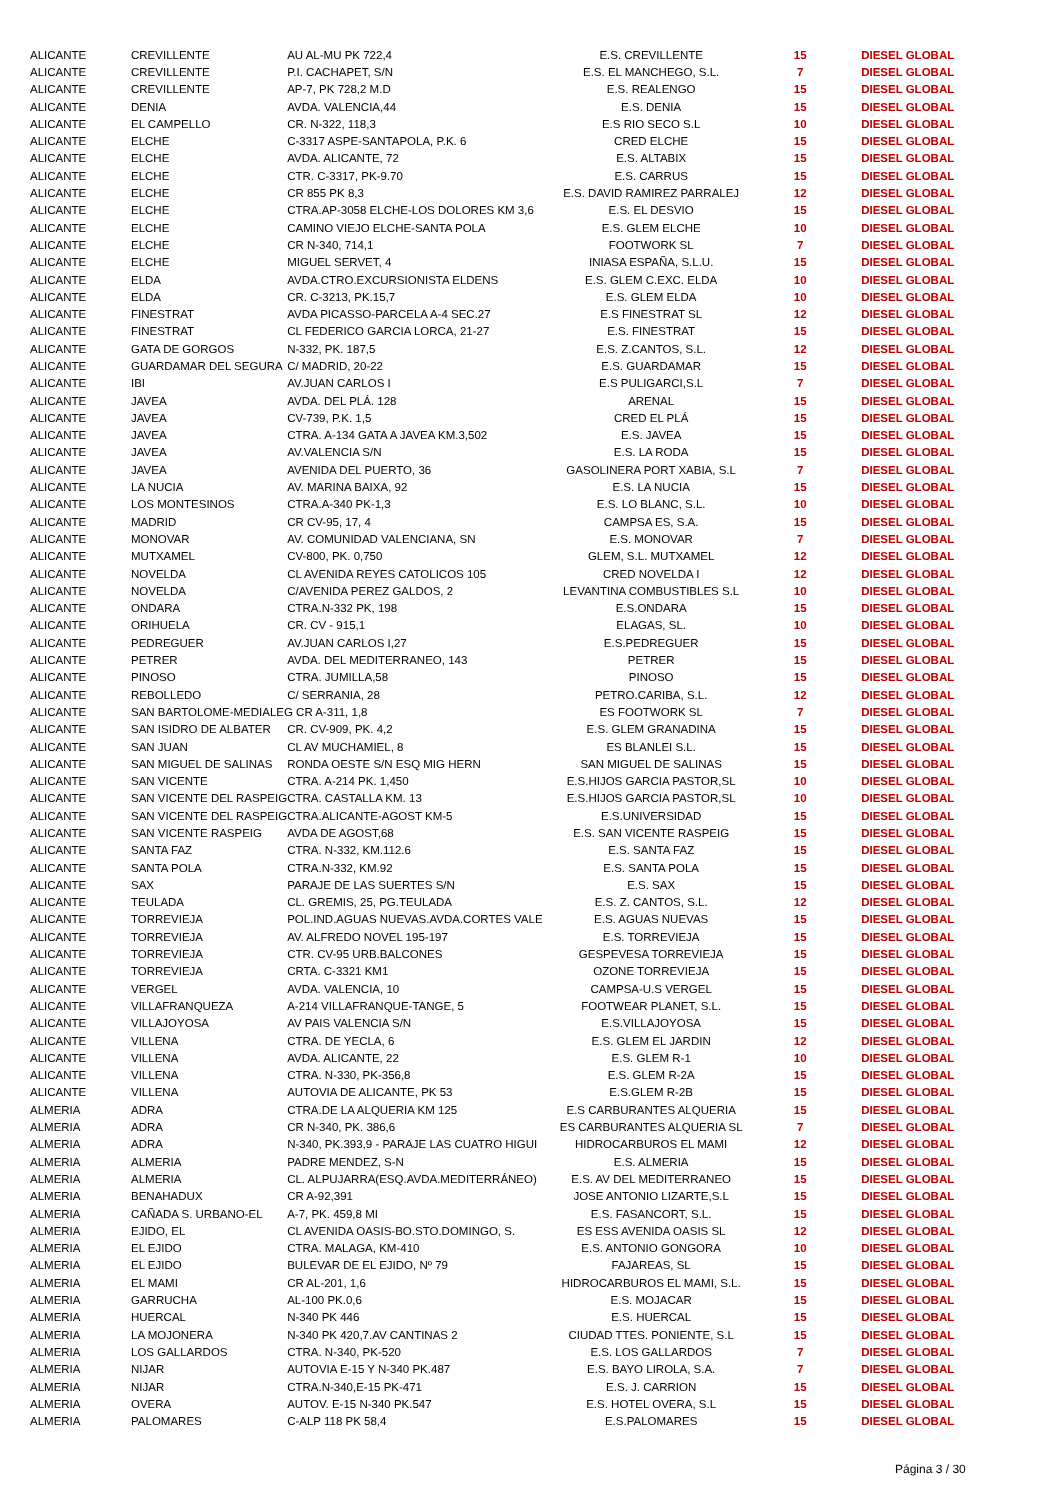| ALICANTE | CREVILLENTE | AU AL-MU PK 722,4 | E.S. CREVILLENTE | 15 | DIESEL GLOBAL |
| ALICANTE | CREVILLENTE | P.I. CACHAPET, S/N | E.S. EL MANCHEGO, S.L. | 7 | DIESEL GLOBAL |
| ALICANTE | CREVILLENTE | AP-7, PK 728,2 M.D | E.S. REALENGO | 15 | DIESEL GLOBAL |
| ALICANTE | DENIA | AVDA. VALENCIA,44 | E.S. DENIA | 15 | DIESEL GLOBAL |
| ALICANTE | EL CAMPELLO | CR. N-322, 118,3 | E.S RIO SECO S.L | 10 | DIESEL GLOBAL |
| ALICANTE | ELCHE | C-3317 ASPE-SANTAPOLA, P.K. 6 | CRED ELCHE | 15 | DIESEL GLOBAL |
| ALICANTE | ELCHE | AVDA. ALICANTE, 72 | E.S. ALTABIX | 15 | DIESEL GLOBAL |
| ALICANTE | ELCHE | CTR. C-3317, PK-9.70 | E.S. CARRUS | 15 | DIESEL GLOBAL |
| ALICANTE | ELCHE | CR 855 PK 8,3 | E.S. DAVID RAMIREZ PARRALEJ | 12 | DIESEL GLOBAL |
| ALICANTE | ELCHE | CTRA.AP-3058 ELCHE-LOS DOLORES KM 3,6 | E.S. EL DESVIO | 15 | DIESEL GLOBAL |
| ALICANTE | ELCHE | CAMINO VIEJO ELCHE-SANTA POLA | E.S. GLEM ELCHE | 10 | DIESEL GLOBAL |
| ALICANTE | ELCHE | CR N-340, 714,1 | FOOTWORK SL | 7 | DIESEL GLOBAL |
| ALICANTE | ELCHE | MIGUEL SERVET, 4 | INIASA ESPAÑA, S.L.U. | 15 | DIESEL GLOBAL |
| ALICANTE | ELDA | AVDA.CTRO.EXCURSIONISTA ELDENS | E.S. GLEM C.EXC. ELDA | 10 | DIESEL GLOBAL |
| ALICANTE | ELDA | CR. C-3213, PK.15,7 | E.S. GLEM ELDA | 10 | DIESEL GLOBAL |
| ALICANTE | FINESTRAT | AVDA PICASSO-PARCELA A-4 SEC.27 | E.S FINESTRAT SL | 12 | DIESEL GLOBAL |
| ALICANTE | FINESTRAT | CL FEDERICO GARCIA LORCA, 21-27 | E.S. FINESTRAT | 15 | DIESEL GLOBAL |
| ALICANTE | GATA DE GORGOS | N-332, PK. 187,5 | E.S. Z.CANTOS, S.L. | 12 | DIESEL GLOBAL |
| ALICANTE | GUARDAMAR DEL SEGURA | C/ MADRID, 20-22 | E.S. GUARDAMAR | 15 | DIESEL GLOBAL |
| ALICANTE | IBI | AV.JUAN CARLOS I | E.S PULIGARCI,S.L | 7 | DIESEL GLOBAL |
| ALICANTE | JAVEA | AVDA. DEL PLÁ. 128 | ARENAL | 15 | DIESEL GLOBAL |
| ALICANTE | JAVEA | CV-739, P.K. 1,5 | CRED EL PLÁ | 15 | DIESEL GLOBAL |
| ALICANTE | JAVEA | CTRA. A-134 GATA A JAVEA KM.3,502 | E.S. JAVEA | 15 | DIESEL GLOBAL |
| ALICANTE | JAVEA | AV.VALENCIA S/N | E.S. LA RODA | 15 | DIESEL GLOBAL |
| ALICANTE | JAVEA | AVENIDA DEL PUERTO, 36 | GASOLINERA PORT XABIA, S.L | 7 | DIESEL GLOBAL |
| ALICANTE | LA NUCIA | AV. MARINA BAIXA, 92 | E.S. LA NUCIA | 15 | DIESEL GLOBAL |
| ALICANTE | LOS MONTESINOS | CTRA.A-340 PK-1,3 | E.S. LO BLANC, S.L. | 10 | DIESEL GLOBAL |
| ALICANTE | MADRID | CR CV-95, 17, 4 | CAMPSA ES, S.A. | 15 | DIESEL GLOBAL |
| ALICANTE | MONOVAR | AV. COMUNIDAD VALENCIANA, SN | E.S. MONOVAR | 7 | DIESEL GLOBAL |
| ALICANTE | MUTXAMEL | CV-800, PK. 0,750 | GLEM, S.L. MUTXAMEL | 12 | DIESEL GLOBAL |
| ALICANTE | NOVELDA | CL AVENIDA REYES CATOLICOS 105 | CRED NOVELDA I | 12 | DIESEL GLOBAL |
| ALICANTE | NOVELDA | C/AVENIDA PEREZ GALDOS, 2 | LEVANTINA COMBUSTIBLES S.L | 10 | DIESEL GLOBAL |
| ALICANTE | ONDARA | CTRA.N-332 PK, 198 | E.S.ONDARA | 15 | DIESEL GLOBAL |
| ALICANTE | ORIHUELA | CR. CV - 915,1 | ELAGAS, SL. | 10 | DIESEL GLOBAL |
| ALICANTE | PEDREGUER | AV.JUAN CARLOS I,27 | E.S.PEDREGUER | 15 | DIESEL GLOBAL |
| ALICANTE | PETRER | AVDA. DEL MEDITERRANEO, 143 | PETRER | 15 | DIESEL GLOBAL |
| ALICANTE | PINOSO | CTRA. JUMILLA,58 | PINOSO | 15 | DIESEL GLOBAL |
| ALICANTE | REBOLLEDO | C/ SERRANIA, 28 | PETRO.CARIBA, S.L. | 12 | DIESEL GLOBAL |
| ALICANTE | SAN BARTOLOME-MEDIALEG CR A-311, 1,8 | | ES FOOTWORK SL | 7 | DIESEL GLOBAL |
| ALICANTE | SAN ISIDRO DE ALBATER | CR. CV-909, PK. 4,2 | E.S. GLEM GRANADINA | 15 | DIESEL GLOBAL |
| ALICANTE | SAN JUAN | CL AV MUCHAMIEL, 8 | ES BLANLEI S.L. | 15 | DIESEL GLOBAL |
| ALICANTE | SAN MIGUEL DE SALINAS | RONDA OESTE S/N ESQ MIG HERN | SAN MIGUEL DE SALINAS | 15 | DIESEL GLOBAL |
| ALICANTE | SAN VICENTE | CTRA. A-214 PK. 1,450 | E.S.HIJOS GARCIA PASTOR,SL | 10 | DIESEL GLOBAL |
| ALICANTE | SAN VICENTE DEL RASPEIG | CTRA. CASTALLA KM. 13 | E.S.HIJOS GARCIA PASTOR,SL | 10 | DIESEL GLOBAL |
| ALICANTE | SAN VICENTE DEL RASPEIG | CTRA.ALICANTE-AGOST KM-5 | E.S.UNIVERSIDAD | 15 | DIESEL GLOBAL |
| ALICANTE | SAN VICENTE RASPEIG | AVDA DE AGOST,68 | E.S. SAN VICENTE RASPEIG | 15 | DIESEL GLOBAL |
| ALICANTE | SANTA FAZ | CTRA. N-332, KM.112.6 | E.S. SANTA FAZ | 15 | DIESEL GLOBAL |
| ALICANTE | SANTA POLA | CTRA.N-332, KM.92 | E.S. SANTA POLA | 15 | DIESEL GLOBAL |
| ALICANTE | SAX | PARAJE DE LAS SUERTES S/N | E.S. SAX | 15 | DIESEL GLOBAL |
| ALICANTE | TEULADA | CL. GREMIS, 25, PG.TEULADA | E.S. Z. CANTOS, S.L. | 12 | DIESEL GLOBAL |
| ALICANTE | TORREVIEJA | POL.IND.AGUAS NUEVAS.AVDA.CORTES VALE | E.S. AGUAS NUEVAS | 15 | DIESEL GLOBAL |
| ALICANTE | TORREVIEJA | AV. ALFREDO NOVEL 195-197 | E.S. TORREVIEJA | 15 | DIESEL GLOBAL |
| ALICANTE | TORREVIEJA | CTR. CV-95 URB.BALCONES | GESPEVESA TORREVIEJA | 15 | DIESEL GLOBAL |
| ALICANTE | TORREVIEJA | CRTA. C-3321 KM1 | OZONE TORREVIEJA | 15 | DIESEL GLOBAL |
| ALICANTE | VERGEL | AVDA. VALENCIA, 10 | CAMPSA-U.S VERGEL | 15 | DIESEL GLOBAL |
| ALICANTE | VILLAFRANQUEZA | A-214 VILLAFRANQUE-TANGE, 5 | FOOTWEAR PLANET, S.L. | 15 | DIESEL GLOBAL |
| ALICANTE | VILLAJOYOSA | AV PAIS VALENCIA S/N | E.S.VILLAJOYOSA | 15 | DIESEL GLOBAL |
| ALICANTE | VILLENA | CTRA. DE YECLA, 6 | E.S. GLEM EL JARDIN | 12 | DIESEL GLOBAL |
| ALICANTE | VILLENA | AVDA. ALICANTE, 22 | E.S. GLEM R-1 | 10 | DIESEL GLOBAL |
| ALICANTE | VILLENA | CTRA. N-330, PK-356,8 | E.S. GLEM R-2A | 15 | DIESEL GLOBAL |
| ALICANTE | VILLENA | AUTOVIA DE ALICANTE, PK 53 | E.S.GLEM R-2B | 15 | DIESEL GLOBAL |
| ALMERIA | ADRA | CTRA.DE LA ALQUERIA KM 125 | E.S CARBURANTES ALQUERIA | 15 | DIESEL GLOBAL |
| ALMERIA | ADRA | CR N-340, PK. 386,6 | ES CARBURANTES ALQUERIA SL | 7 | DIESEL GLOBAL |
| ALMERIA | ADRA | N-340, PK.393,9 - PARAJE LAS CUATRO HIGUI | HIDROCARBUROS EL MAMI | 12 | DIESEL GLOBAL |
| ALMERIA | ALMERIA | PADRE MENDEZ, S-N | E.S. ALMERIA | 15 | DIESEL GLOBAL |
| ALMERIA | ALMERIA | CL. ALPUJARRA(ESQ.AVDA.MEDITERRÁNEO) | E.S. AV DEL MEDITERRANEO | 15 | DIESEL GLOBAL |
| ALMERIA | BENAHADUX | CR A-92,391 | JOSE ANTONIO LIZARTE,S.L | 15 | DIESEL GLOBAL |
| ALMERIA | CAÑADA S. URBANO-EL | A-7, PK. 459,8 MI | E.S. FASANCORT, S.L. | 15 | DIESEL GLOBAL |
| ALMERIA | EJIDO, EL | CL AVENIDA OASIS-BO.STO.DOMINGO, S. | ES ESS AVENIDA OASIS SL | 12 | DIESEL GLOBAL |
| ALMERIA | EL EJIDO | CTRA. MALAGA, KM-410 | E.S. ANTONIO GONGORA | 10 | DIESEL GLOBAL |
| ALMERIA | EL EJIDO | BULEVAR DE EL EJIDO, Nº 79 | FAJAREAS, SL | 15 | DIESEL GLOBAL |
| ALMERIA | EL MAMI | CR AL-201, 1,6 | HIDROCARBUROS EL MAMI, S.L. | 15 | DIESEL GLOBAL |
| ALMERIA | GARRUCHA | AL-100 PK.0,6 | E.S. MOJACAR | 15 | DIESEL GLOBAL |
| ALMERIA | HUERCAL | N-340 PK 446 | E.S. HUERCAL | 15 | DIESEL GLOBAL |
| ALMERIA | LA MOJONERA | N-340 PK 420,7.AV CANTINAS 2 | CIUDAD TTES. PONIENTE, S.L | 15 | DIESEL GLOBAL |
| ALMERIA | LOS GALLARDOS | CTRA. N-340, PK-520 | E.S. LOS GALLARDOS | 7 | DIESEL GLOBAL |
| ALMERIA | NIJAR | AUTOVIA E-15 Y N-340 PK.487 | E.S. BAYO LIROLA, S.A. | 7 | DIESEL GLOBAL |
| ALMERIA | NIJAR | CTRA.N-340,E-15 PK-471 | E.S. J. CARRION | 15 | DIESEL GLOBAL |
| ALMERIA | OVERA | AUTOV. E-15 N-340 PK.547 | E.S. HOTEL OVERA, S.L | 15 | DIESEL GLOBAL |
| ALMERIA | PALOMARES | C-ALP 118 PK 58,4 | E.S.PALOMARES | 15 | DIESEL GLOBAL |
Página 3 / 30